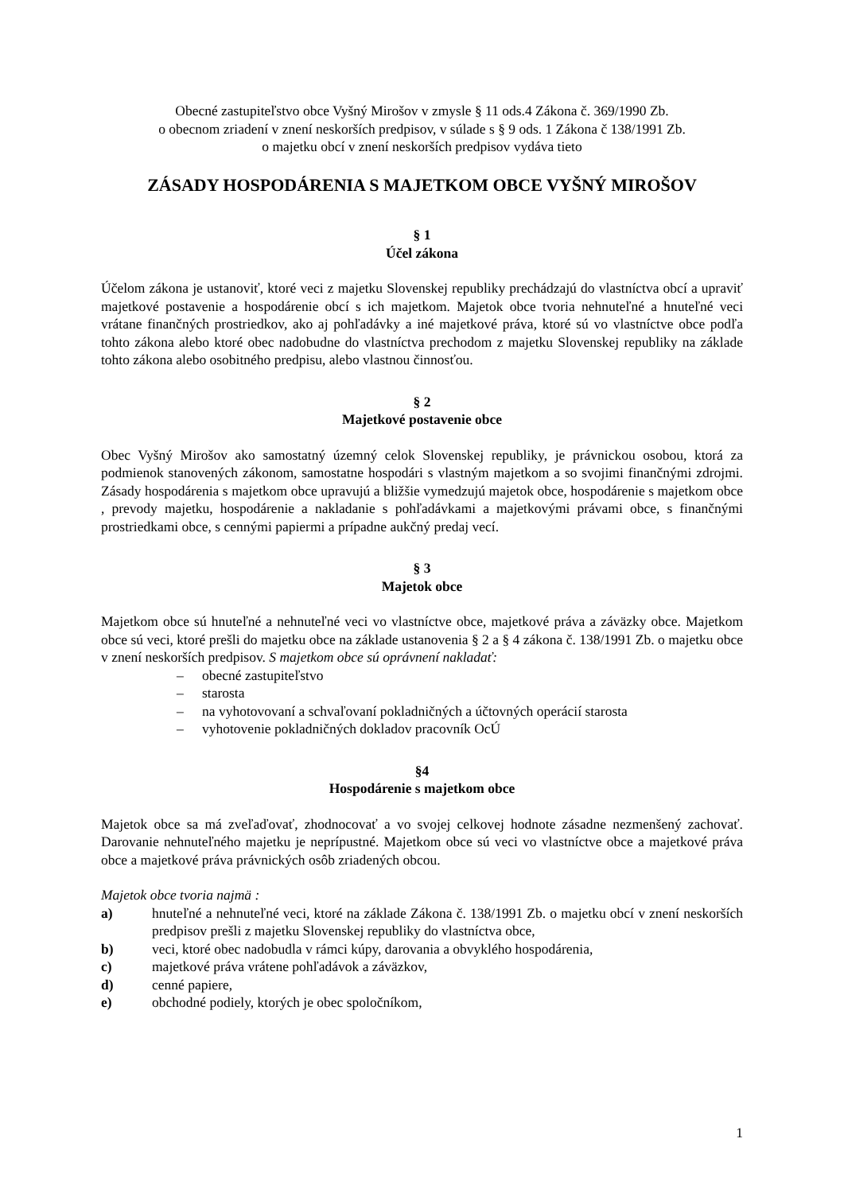Obecné zastupiteľstvo obce Vyšný Mirošov v zmysle § 11 ods.4 Zákona č. 369/1990 Zb.
o obecnom zriadení v znení neskorších predpisov, v súlade s § 9 ods. 1 Zákona č 138/1991 Zb.
o majetku obcí v znení neskorších predpisov vydáva tieto
ZÁSADY HOSPODÁRENIA S MAJETKOM OBCE VYŠNÝ MIROŠOV
§ 1
Účel zákona
Účelom zákona je ustanoviť, ktoré veci z majetku Slovenskej republiky prechádzajú do vlastníctva obcí a upraviť majetkové postavenie a hospodárenie obcí s ich majetkom. Majetok obce tvoria nehnuteľné a hnuteľné veci vrátane finančných prostriedkov, ako aj pohľadávky a iné majetkové práva, ktoré sú vo vlastníctve obce podľa tohto zákona alebo ktoré obec nadobudne do vlastníctva prechodom z majetku Slovenskej republiky na základe tohto zákona alebo osobitného predpisu, alebo vlastnou činnosťou.
§ 2
Majetkové postavenie obce
Obec Vyšný Mirošov ako samostatný územný celok Slovenskej republiky, je právnickou osobou, ktorá za podmienok stanovených zákonom, samostatne hospodári s vlastným majetkom a so svojimi finančnými zdrojmi. Zásady hospodárenia s majetkom obce upravujú a bližšie vymedzujú majetok obce, hospodárenie s majetkom obce , prevody majetku, hospodárenie a nakladanie s pohľadávkami a majetkovými právami obce, s finančnými prostriedkami obce, s cennými papiermi a prípadne aukčný predaj vecí.
§ 3
Majetok obce
Majetkom obce sú hnuteľné a nehnuteľné veci vo vlastníctve obce, majetkové práva a záväzky obce. Majetkom obce sú veci, ktoré prešli do majetku obce na základe ustanovenia § 2 a § 4 zákona č. 138/1991 Zb. o majetku obce v znení neskorších predpisov. S majetkom obce sú oprávnení nakladať:
– obecné zastupiteľstvo
– starosta
– na vyhotovovaní a schvaľovaní pokladničných a účtovných operácií starosta
– vyhotovenie pokladničných dokladov pracovník OcÚ
§4
Hospodárenie s majetkom obce
Majetok obce sa má zveľaďovať, zhodnocovať a vo svojej celkovej hodnote zásadne nezmenšený zachovať. Darovanie nehnuteľného majetku je neprípustné. Majetkom obce sú veci vo vlastníctve obce a majetkové práva obce a majetkové práva právnických osôb zriadených obcou.
Majetok obce tvoria najmä :
a) hnuteľné a nehnuteľné veci, ktoré na základe Zákona č. 138/1991 Zb. o majetku obcí v znení neskorších predpisov prešli z majetku Slovenskej republiky do vlastníctva obce,
b) veci, ktoré obec nadobudla v rámci kúpy, darovania a obvyklého hospodárenia,
c) majetkové práva vrátene pohľadávok a záväzkov,
d) cenné papiere,
e) obchodné podiely, ktorých je obec spoločníkom,
1